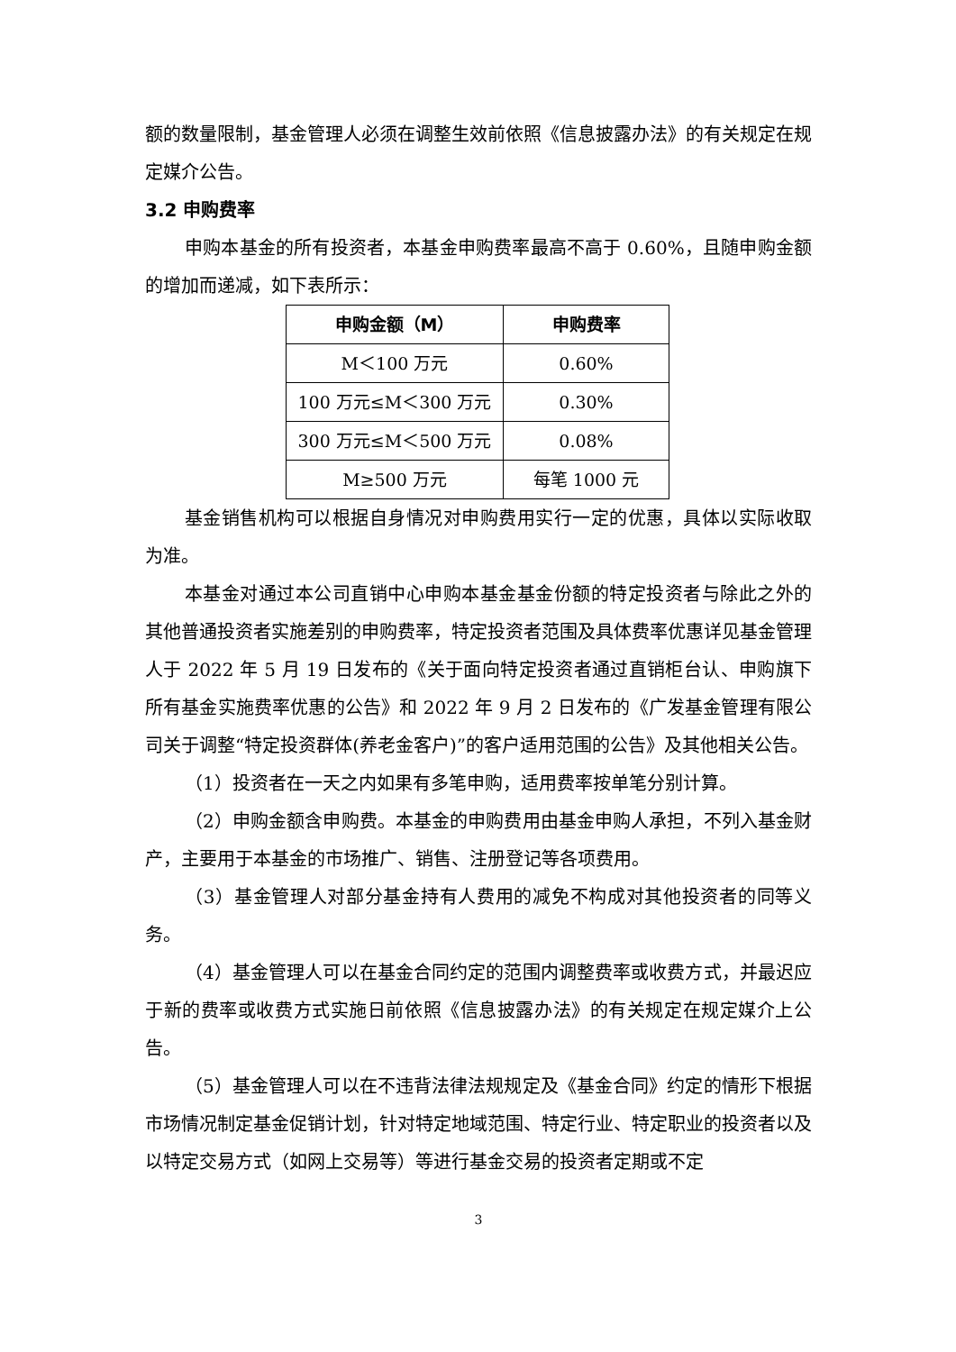额的数量限制，基金管理人必须在调整生效前依照《信息披露办法》的有关规定在规定媒介公告。
3.2 申购费率
申购本基金的所有投资者，本基金申购费率最高不高于 0.60%，且随申购金额的增加而递减，如下表所示：
| 申购金额（M） | 申购费率 |
| --- | --- |
| M＜100 万元 | 0.60% |
| 100 万元≤M＜300 万元 | 0.30% |
| 300 万元≤M＜500 万元 | 0.08% |
| M≥500 万元 | 每笔 1000 元 |
基金销售机构可以根据自身情况对申购费用实行一定的优惠，具体以实际收取为准。
本基金对通过本公司直销中心申购本基金基金份额的特定投资者与除此之外的其他普通投资者实施差别的申购费率，特定投资者范围及具体费率优惠详见基金管理人于 2022 年 5 月 19 日发布的《关于面向特定投资者通过直销柜台认、申购旗下所有基金实施费率优惠的公告》和 2022 年 9 月 2 日发布的《广发基金管理有限公司关于调整“特定投资群体(养老金客户)”的客户适用范围的公告》及其他相关公告。
（1）投资者在一天之内如果有多笔申购，适用费率按单笔分别计算。
（2）申购金额含申购费。本基金的申购费用由基金申购人承担，不列入基金财产，主要用于本基金的市场推广、销售、注册登记等各项费用。
（3）基金管理人对部分基金持有人费用的减免不构成对其他投资者的同等义务。
（4）基金管理人可以在基金合同约定的范围内调整费率或收费方式，并最迟应于新的费率或收费方式实施日前依照《信息披露办法》的有关规定在规定媒介上公告。
（5）基金管理人可以在不违背法律法规规定及《基金合同》约定的情形下根据市场情况制定基金促销计划，针对特定地域范围、特定行业、特定职业的投资者以及以特定交易方式（如网上交易等）等进行基金交易的投资者定期或不定
3